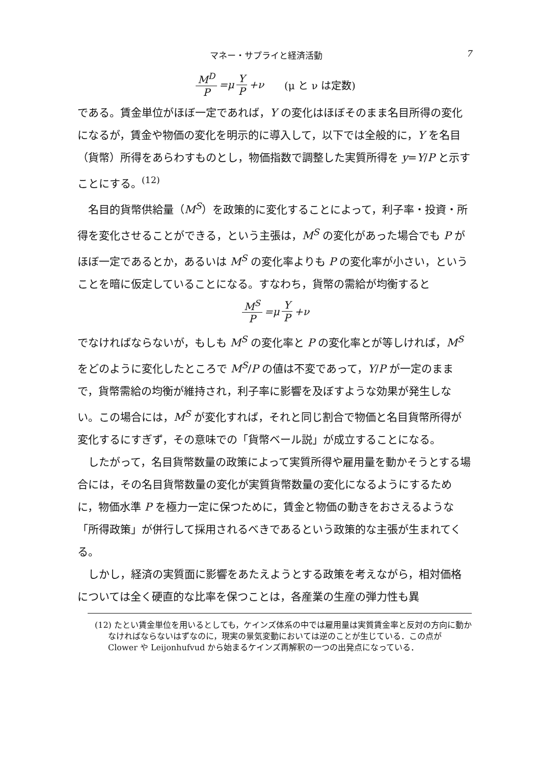マネー・サプライと経済活動 7
M<sup>D</sup> P =μ Y P +ν (μ と ν は定数)
である。賃金単位がほぼ一定であれば，Y の変化はほぼそのまま名目所得の変化になるが，賃金や物価の変化を明示的に導入して，以下では全般的に，Y を名目（貨幣）所得をあらわすものとし，物価指数で調整した実質所得を y=Y/P と示すことにする。<sup>(12)</sup>
名目的貨幣供給量（M<sup>S</sup>）を政策的に変化することによって，利子率・投資・所得を変化させることができる，という主張は，M<sup>S</sup> の変化があった場合でも P がほぼ一定であるとか，あるいは M<sup>S</sup> の変化率よりも P の変化率が小さい，ということを暗に仮定していることになる。すなわち，貨幣の需給が均衡すると
M<sup>S</sup> P =μ Y P +ν
でなければならないが，もしも M<sup>S</sup> の変化率と P の変化率とが等しければ，M<sup>S</sup> をどのように変化したところで M<sup>S</sup>/P の値は不変であって，Y/P が一定のままで，貨幣需給の均衡が維持され，利子率に影響を及ぼすような効果が発生しない。この場合には，M<sup>S</sup> が変化すれば，それと同じ割合で物価と名目貨幣所得が変化するにすぎず，その意味での「貨幣ベール説」が成立することになる。
したがって，名目貨幣数量の政策によって実質所得や雇用量を動かそうとする場合には，その名目貨幣数量の変化が実質貨幣数量の変化になるようにするために，物価水準 P を極力一定に保つために，賃金と物価の動きをおさえるような「所得政策」が併行して採用されるべきであるという政策的な主張が生まれてくる。
しかし，経済の実質面に影響をあたえようとする政策を考えながら，相対価格については全く硬直的な比率を保つことは，各産業の生産の弾力性も異
(12) たとい賃金単位を用いるとしても，ケインズ体系の中では雇用量は実質賃金率と反対の方向に動かなければならないはずなのに，現実の景気変動においては逆のことが生じている．この点が Clower や Leijonhufvud から始まるケインズ再解釈の一つの出発点になっている．